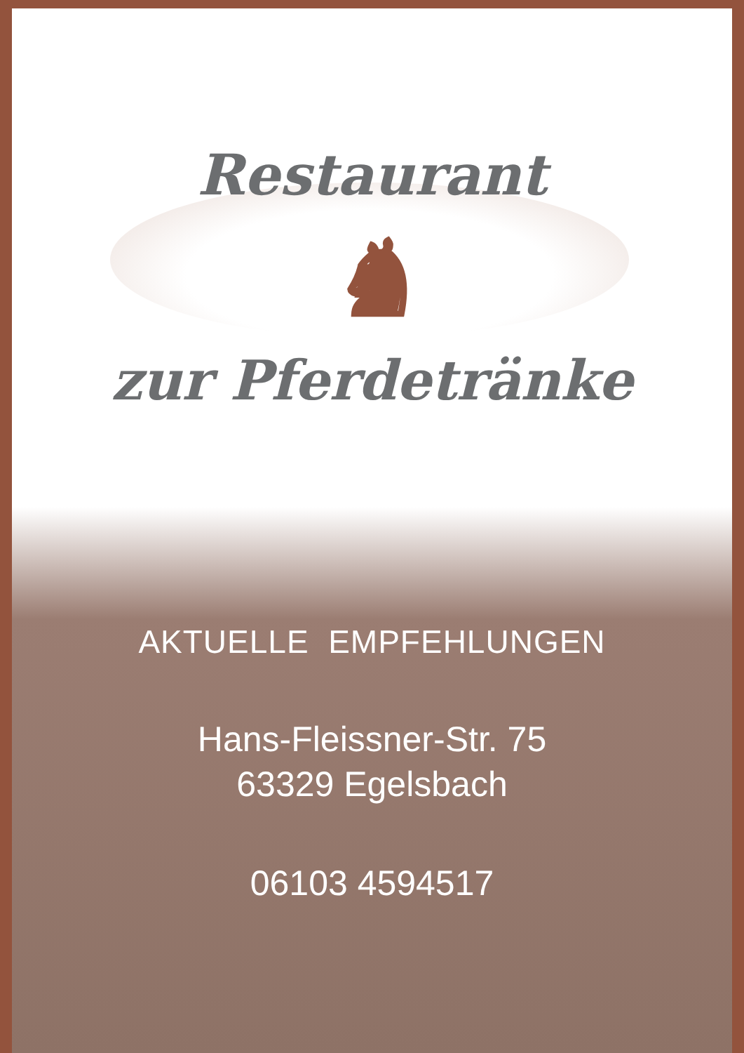Restaurant
♞
zur Pferdetränke
AKTUELLE EMPFEHLUNGEN
Hans-Fleissner-Str. 75
63329 Egelsbach
06103 4594517